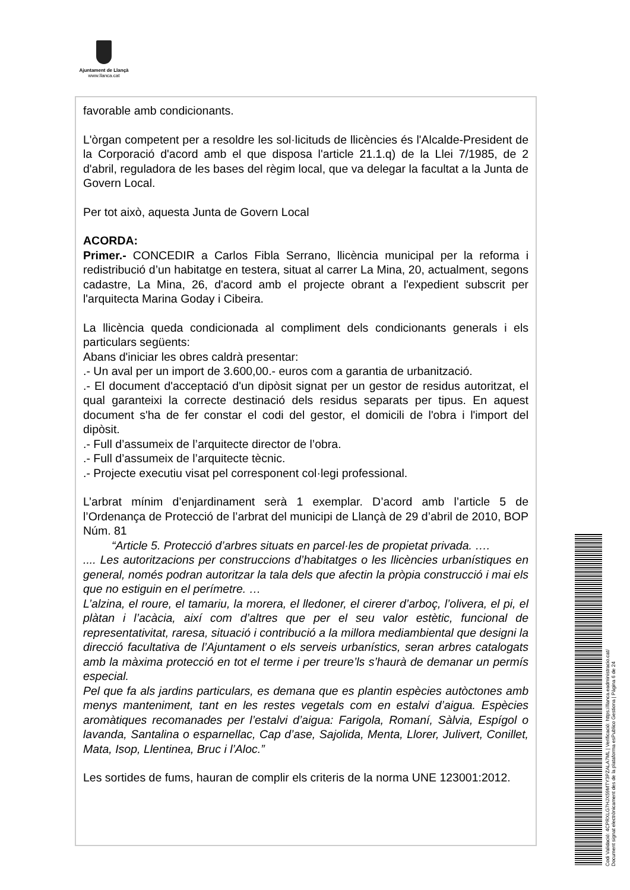Ajuntament de Llançà
www.llanca.cat
favorable amb condicionants.
L'òrgan competent per a resoldre les sol·licituds de llicències és l'Alcalde-President de la Corporació d'acord amb el que disposa l'article 21.1.q) de la Llei 7/1985, de 2 d'abril, reguladora de les bases del règim local, que va delegar la facultat a la Junta de Govern Local.
Per tot això, aquesta Junta de Govern Local
ACORDA:
Primer.- CONCEDIR a Carlos Fibla Serrano, llicència municipal per la reforma i redistribució d’un habitatge en testera, situat al carrer La Mina, 20, actualment, segons cadastre, La Mina, 26, d'acord amb el projecte obrant a l'expedient subscrit per l'arquitecta Marina Goday i Cibeira.
La llicència queda condicionada al compliment dels condicionants generals i els particulars següents:
Abans d'iniciar les obres caldrà presentar:
.- Un aval per un import de 3.600,00.- euros com a garantia de urbanització.
.- El document d'acceptació d'un dipòsit signat per un gestor de residus autoritzat, el qual garanteixi la correcte destinació dels residus separats per tipus. En aquest document s'ha de fer constar el codi del gestor, el domicili de l'obra i l'import del dipòsit.
.- Full d’assumeix de l’arquitecte director de l’obra.
.- Full d’assumeix de l’arquitecte tècnic.
.- Projecte executiu visat pel corresponent col·legi professional.
L’arbrat mínim d’enjardinament serà 1 exemplar. D’acord amb l’article 5 de l’Ordenança de Protecció de l’arbrat del municipi de Llançà de 29 d’abril de 2010, BOP Núm. 81
“Article 5. Protecció d’arbres situats en parcel·les de propietat privada. ….
.... Les autoritzacions per construccions d’habitatges o les llicències urbanístiques en general, només podran autoritzar la tala dels que afectin la pròpia construcció i mai els que no estiguin en el perímetre. …
L’alzina, el roure, el tamariu, la morera, el lledoner, el cirerer d’arboç, l’olivera, el pi, el plàtan i l’acàcia, així com d’altres que per el seu valor estètic, funcional de representativitat, raresa, situació i contribució a la millora mediambiental que designi la direcció facultativa de l’Ajuntament o els serveis urbanístics, seran arbres catalogats amb la màxima protecció en tot el terme i per treure’ls s’haurà de demanar un permís especial.
Pel que fa als jardins particulars, es demana que es plantin espècies autòctones amb menys manteniment, tant en les restes vegetals com en estalvi d’aigua. Espècies aromàtiques recomanades per l’estalvi d’aigua: Farigola, Romaní, Sàlvia, Espígol o lavanda, Santalina o esparnellac, Cap d’ase, Sajolida, Menta, Llorer, Julivert, Conillet, Mata, Isop, Llentinea, Bruc i l’Aloc.”
Les sortides de fums, hauran de complir els criteris de la norma UNE 123001:2012.
Codi Validació: 4CPRXLG7HJX59MTY3PZALA7ML | Verificació: https://llanca.eadministracio.cat/
Document signat electrònicament des de la plataforma esPublico Gestiona | Pàgina 6 de 24